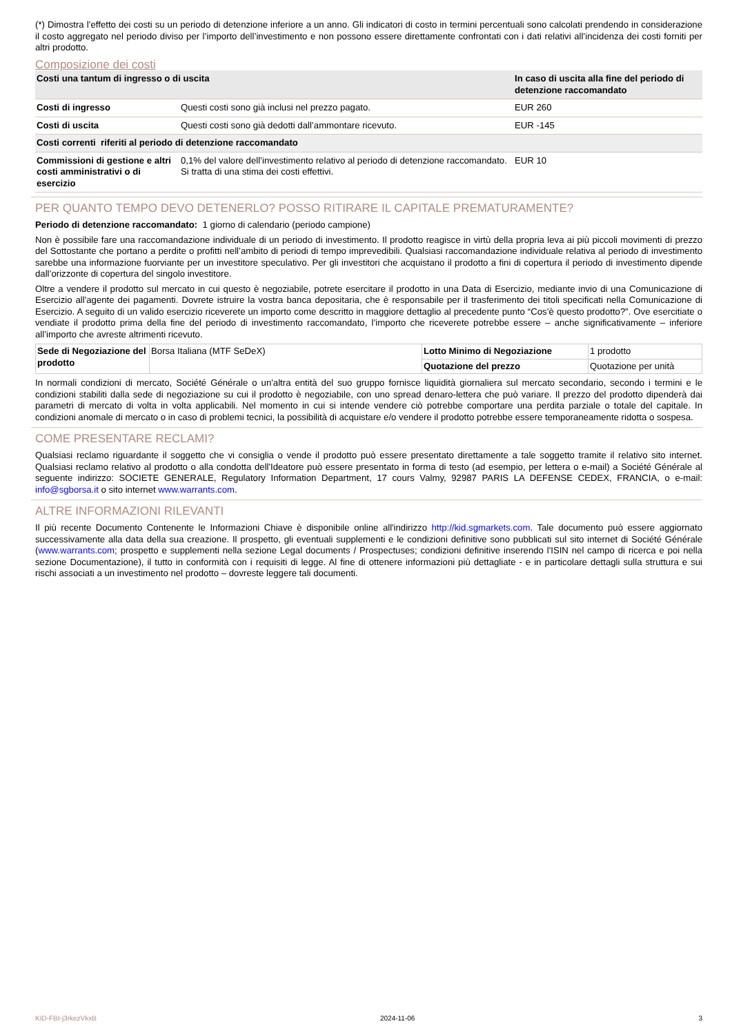(*) Dimostra l’effetto dei costi su un periodo di detenzione inferiore a un anno. Gli indicatori di costo in termini percentuali sono calcolati prendendo in considerazione il costo aggregato nel periodo diviso per l’importo dell’investimento e non possono essere direttamente confrontati con i dati relativi all’incidenza dei costi forniti per altri prodotto.
Composizione dei costi
| Costi una tantum di ingresso o di uscita | | In caso di uscita alla fine del periodo di detenzione raccomandato |
| Costi di ingresso | Questi costi sono già inclusi nel prezzo pagato. | EUR 260 |
| Costi di uscita | Questi costi sono già dedotti dall’ammontare ricevuto. | EUR -145 |
| Costi correnti riferiti al periodo di detenzione raccomandato | | |
| Commissioni di gestione e altri costi amministrativi o di esercizio | 0,1% del valore dell’investimento relativo al periodo di detenzione raccomandato. Si tratta di una stima dei costi effettivi. | EUR 10 |
PER QUANTO TEMPO DEVO DETENERLO? POSSO RITIRARE IL CAPITALE PREMATURAMENTE?
Periodo di detenzione raccomandato: 1 giorno di calendario (periodo campione)
Non è possibile fare una raccomandazione individuale di un periodo di investimento. Il prodotto reagisce in virtù della propria leva ai più piccoli movimenti di prezzo del Sottostante che portano a perdite o profitti nell’ambito di periodi di tempo imprevedibili. Qualsiasi raccomandazione individuale relativa al periodo di investimento sarebbe una informazione fuorviante per un investitore speculativo. Per gli investitori che acquistano il prodotto a fini di copertura il periodo di investimento dipende dall’orizzonte di copertura del singolo investitore.
Oltre a vendere il prodotto sul mercato in cui questo è negoziabile, potrete esercitare il prodotto in una Data di Esercizio, mediante invio di una Comunicazione di Esercizio all'agente dei pagamenti. Dovrete istruire la vostra banca depositaria, che è responsabile per il trasferimento dei titoli specificati nella Comunicazione di Esercizio. A seguito di un valido esercizio riceverete un importo come descritto in maggiore dettaglio al precedente punto “Cos’è questo prodotto?”. Ove esercitiate o vendiate il prodotto prima della fine del periodo di investimento raccomandato, l’importo che riceverete potrebbe essere – anche significativamente – inferiore all’importo che avreste altrimenti ricevuto.
| Sede di Negoziazione del prodotto | Borsa Italiana (MTF SeDeX) | Lotto Minimo di Negoziazione | 1 prodotto |
| | | Quotazione del prezzo | Quotazione per unità |
In normali condizioni di mercato, Société Générale o un'altra entità del suo gruppo fornisce liquidità giornaliera sul mercato secondario, secondo i termini e le condizioni stabiliti dalla sede di negoziazione su cui il prodotto è negoziabile, con uno spread denaro-lettera che può variare. Il prezzo del prodotto dipenderà dai parametri di mercato di volta in volta applicabili. Nel momento in cui si intende vendere ciò potrebbe comportare una perdita parziale o totale del capitale. In condizioni anomale di mercato o in caso di problemi tecnici, la possibilità di acquistare e/o vendere il prodotto potrebbe essere temporaneamente ridotta o sospesa.
COME PRESENTARE RECLAMI?
Qualsiasi reclamo riguardante il soggetto che vi consiglia o vende il prodotto può essere presentato direttamente a tale soggetto tramite il relativo sito internet. Qualsiasi reclamo relativo al prodotto o alla condotta dell'Ideatore può essere presentato in forma di testo (ad esempio, per lettera o e-mail) a Société Générale al seguente indirizzo: SOCIETE GENERALE, Regulatory Information Department, 17 cours Valmy, 92987 PARIS LA DEFENSE CEDEX, FRANCIA, o e-mail: info@sgborsa.it o sito internet www.warrants.com.
ALTRE INFORMAZIONI RILEVANTI
Il più recente Documento Contenente le Informazioni Chiave è disponibile online all'indirizzo http://kid.sgmarkets.com. Tale documento può essere aggiornato successivamente alla data della sua creazione. Il prospetto, gli eventuali supplementi e le condizioni definitive sono pubblicati sul sito internet di Société Générale (www.warrants.com; prospetto e supplementi nella sezione Legal documents / Prospectuses; condizioni definitive inserendo l'ISIN nel campo di ricerca e poi nella sezione Documentazione), il tutto in conformità con i requisiti di legge. Al fine di ottenere informazioni più dettagliate - e in particolare dettagli sulla struttura e sui rischi associati a un investimento nel prodotto – dovreste leggere tali documenti.
KID-FBI-j3rkezVkxB 2024-11-06 3